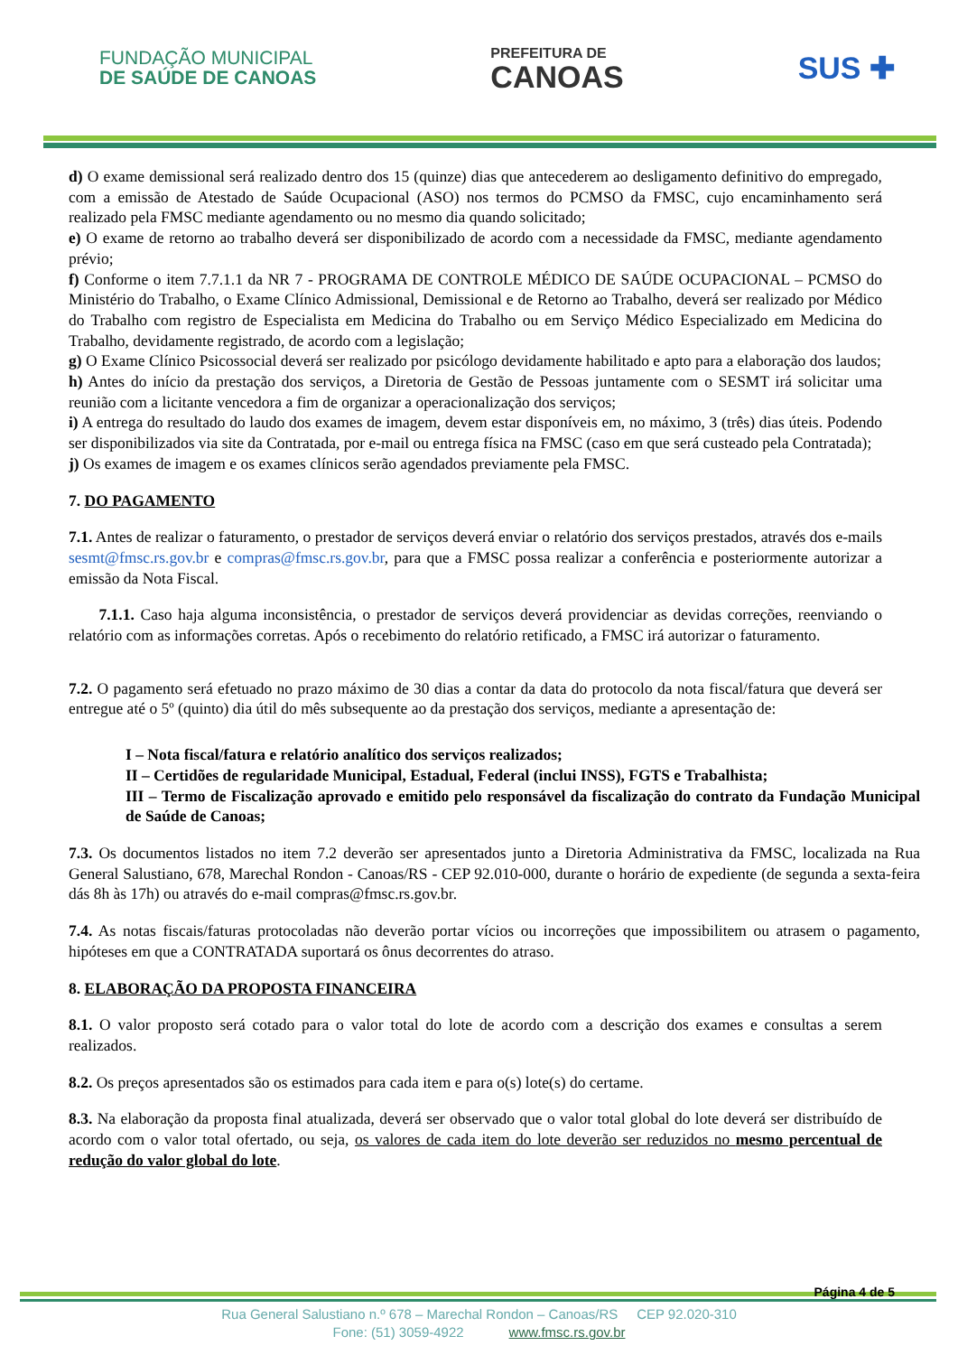FUNDAÇÃO MUNICIPAL
DE SAÚDE DE CANOAS
PREFEITURA DE
CANOAS
SUS ✚
d) O exame demissional será realizado dentro dos 15 (quinze) dias que antecederem ao desligamento definitivo do empregado, com a emissão de Atestado de Saúde Ocupacional (ASO) nos termos do PCMSO da FMSC, cujo encaminhamento será realizado pela FMSC mediante agendamento ou no mesmo dia quando solicitado;
e) O exame de retorno ao trabalho deverá ser disponibilizado de acordo com a necessidade da FMSC, mediante agendamento prévio;
f) Conforme o item 7.7.1.1 da NR 7 - PROGRAMA DE CONTROLE MÉDICO DE SAÚDE OCUPACIONAL – PCMSO do Ministério do Trabalho, o Exame Clínico Admissional, Demissional e de Retorno ao Trabalho, deverá ser realizado por Médico do Trabalho com registro de Especialista em Medicina do Trabalho ou em Serviço Médico Especializado em Medicina do Trabalho, devidamente registrado, de acordo com a legislação;
g) O Exame Clínico Psicossocial deverá ser realizado por psicólogo devidamente habilitado e apto para a elaboração dos laudos;
h) Antes do início da prestação dos serviços, a Diretoria de Gestão de Pessoas juntamente com o SESMT irá solicitar uma reunião com a licitante vencedora a fim de organizar a operacionalização dos serviços;
i) A entrega do resultado do laudo dos exames de imagem, devem estar disponíveis em, no máximo, 3 (três) dias úteis. Podendo ser disponibilizados via site da Contratada, por e-mail ou entrega física na FMSC (caso em que será custeado pela Contratada);
j) Os exames de imagem e os exames clínicos serão agendados previamente pela FMSC.
7. DO PAGAMENTO
7.1. Antes de realizar o faturamento, o prestador de serviços deverá enviar o relatório dos serviços prestados, através dos e-mails sesmt@fmsc.rs.gov.br e compras@fmsc.rs.gov.br, para que a FMSC possa realizar a conferência e posteriormente autorizar a emissão da Nota Fiscal.
7.1.1. Caso haja alguma inconsistência, o prestador de serviços deverá providenciar as devidas correções, reenviando o relatório com as informações corretas. Após o recebimento do relatório retificado, a FMSC irá autorizar o faturamento.
7.2. O pagamento será efetuado no prazo máximo de 30 dias a contar da data do protocolo da nota fiscal/fatura que deverá ser entregue até o 5º (quinto) dia útil do mês subsequente ao da prestação dos serviços, mediante a apresentação de:
I – Nota fiscal/fatura e relatório analítico dos serviços realizados;
II – Certidões de regularidade Municipal, Estadual, Federal (inclui INSS), FGTS e Trabalhista;
III – Termo de Fiscalização aprovado e emitido pelo responsável da fiscalização do contrato da Fundação Municipal de Saúde de Canoas;
7.3. Os documentos listados no item 7.2 deverão ser apresentados junto a Diretoria Administrativa da FMSC, localizada na Rua General Salustiano, 678, Marechal Rondon - Canoas/RS - CEP 92.010-000, durante o horário de expediente (de segunda a sexta-feira dás 8h às 17h) ou através do e-mail compras@fmsc.rs.gov.br.
7.4. As notas fiscais/faturas protocoladas não deverão portar vícios ou incorreções que impossibilitem ou atrasem o pagamento, hipóteses em que a CONTRATADA suportará os ônus decorrentes do atraso.
8. ELABORAÇÃO DA PROPOSTA FINANCEIRA
8.1. O valor proposto será cotado para o valor total do lote de acordo com a descrição dos exames e consultas a serem realizados.
8.2. Os preços apresentados são os estimados para cada item e para o(s) lote(s) do certame.
8.3. Na elaboração da proposta final atualizada, deverá ser observado que o valor total global do lote deverá ser distribuído de acordo com o valor total ofertado, ou seja, os valores de cada item do lote deverão ser reduzidos no mesmo percentual de redução do valor global do lote.
Página 4 de 5
Rua General Salustiano n.º 678 – Marechal Rondon – Canoas/RS CEP 92.020-310
Fone: (51) 3059-4922 www.fmsc.rs.gov.br